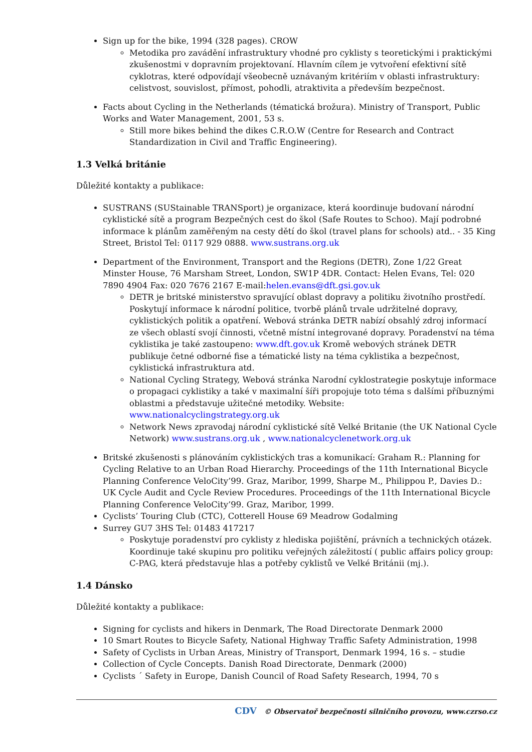Sign up for the bike, 1994 (328 pages). CROW
Metodika pro zavádění infrastruktury vhodné pro cyklisty s teoretickými i praktickými zkušenostmi v dopravním projektovaní. Hlavním cílem je vytvoření efektivní sítě cyklotras, které odpovídají všeobecně uznávaným kritériím v oblasti infrastruktury: celistvost, souvislost, přímost, pohodli, atraktivita a především bezpečnost.
Facts about Cycling in the Netherlands (tématická brožura). Ministry of Transport, Public Works and Water Management, 2001, 53 s.
Still more bikes behind the dikes C.R.O.W (Centre for Research and Contract Standardization in Civil and Traffic Engineering).
1.3 Velká británie
Důležité kontakty a publikace:
SUSTRANS (SUStainable TRANSport) je organizace, která koordinuje budovaní národní cyklistické sítě a program Bezpečných cest do škol (Safe Routes to Schoo). Mají podrobné informace k plánům zaměřeným na cesty dětí do škol (travel plans for schools) atd.. - 35 King Street, Bristol Tel: 0117 929 0888. www.sustrans.org.uk
Department of the Environment, Transport and the Regions (DETR), Zone 1/22 Great Minster House, 76 Marsham Street, London, SW1P 4DR. Contact: Helen Evans, Tel: 020 7890 4904 Fax: 020 7676 2167 E-mail:helen.evans@dft.gsi.gov.uk
DETR je britské ministerstvo spravující oblast dopravy a politiku životního prostředí. Poskytují informace k národní politice, tvorbě plánů trvale udržitelné dopravy, cyklistických politik a opatření. Webová stránka DETR nabízí obsahlý zdroj informací ze všech oblastí svojí činnosti, včetně místní integrované dopravy. Poradenství na téma cyklistika je také zastoupeno: www.dft.gov.uk Kromě webových stránek DETR publikuje četné odborné fise a tématické listy na téma cyklistika a bezpečnost, cyklistická infrastruktura atd.
National Cycling Strategy, Webová stránka Narodní cyklostrategie poskytuje informace o propagaci cyklistiky a také v maximalní šíři propojuje toto téma s dalšími příbuznými oblastmi a představuje užitečné metodiky. Website: www.nationalcyclingstrategy.org.uk
Network News zpravodaj národní cyklistické sítě Velké Britanie (the UK National Cycle Network) www.sustrans.org.uk , www.nationalcyclenetwork.org.uk
Britské zkušenosti s plánováním cyklistických tras a komunikací: Graham R.: Planning for Cycling Relative to an Urban Road Hierarchy. Proceedings of the 11th International Bicycle Planning Conference VeloCity’99. Graz, Maribor, 1999, Sharpe M., Philippou P., Davies D.: UK Cycle Audit and Cycle Review Procedures. Proceedings of the 11th International Bicycle Planning Conference VeloCity’99. Graz, Maribor, 1999.
Cyclists’ Touring Club (CTC), Cotterell House 69 Meadrow Godalming
Surrey GU7 3HS Tel: 01483 417217
Poskytuje poradenství pro cyklisty z hlediska pojištění, právních a technických otázek. Koordinuje také skupinu pro politiku veřejných záležitostí ( public affairs policy group: C-PAG, která představuje hlas a potřeby cyklistů ve Velké Británii (mj.).
1.4 Dánsko
Důležité kontakty a publikace:
Signing for cyclists and hikers in Denmark, The Road Directorate Denmark 2000
10 Smart Routes to Bicycle Safety, National Highway Traffic Safety Administration, 1998
Safety of Cyclists in Urban Areas, Ministry of Transport, Denmark 1994, 16 s. – studie
Collection of Cycle Concepts. Danish Road Directorate, Denmark (2000)
Cyclists ´ Safety in Europe, Danish Council of Road Safety Research, 1994, 70 s
CDV © Observatoř bezpečnosti silničního provozu, www.czrso.cz